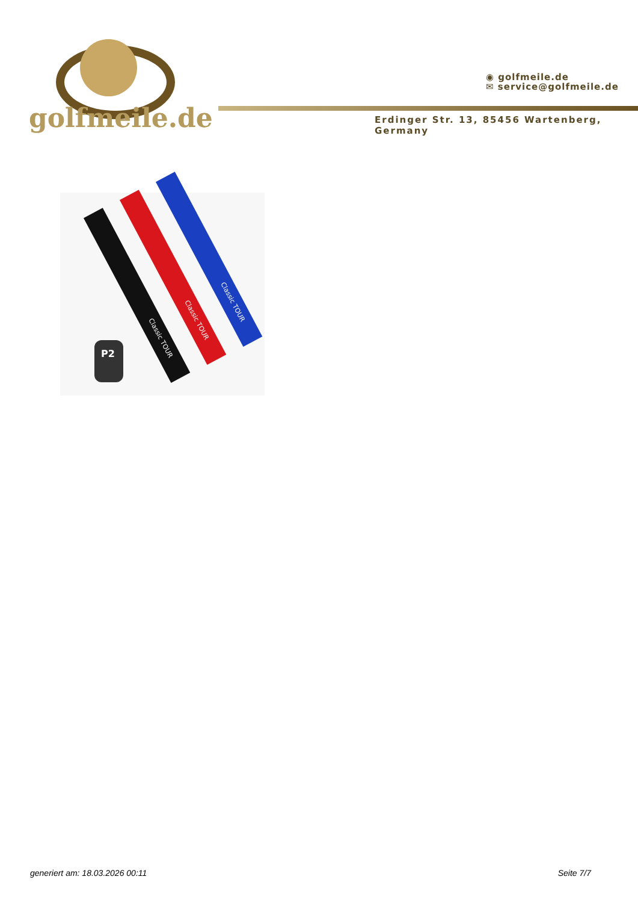golfmeile.de
◉ golfmeile.de
✉ service@golfmeile.de
Erdinger Str. 13, 85456 Wartenberg, Germany
Classic TOUR
Classic TOUR
Classic TOUR
P2
generiert am: 18.03.2026 00:11 Seite 7/7